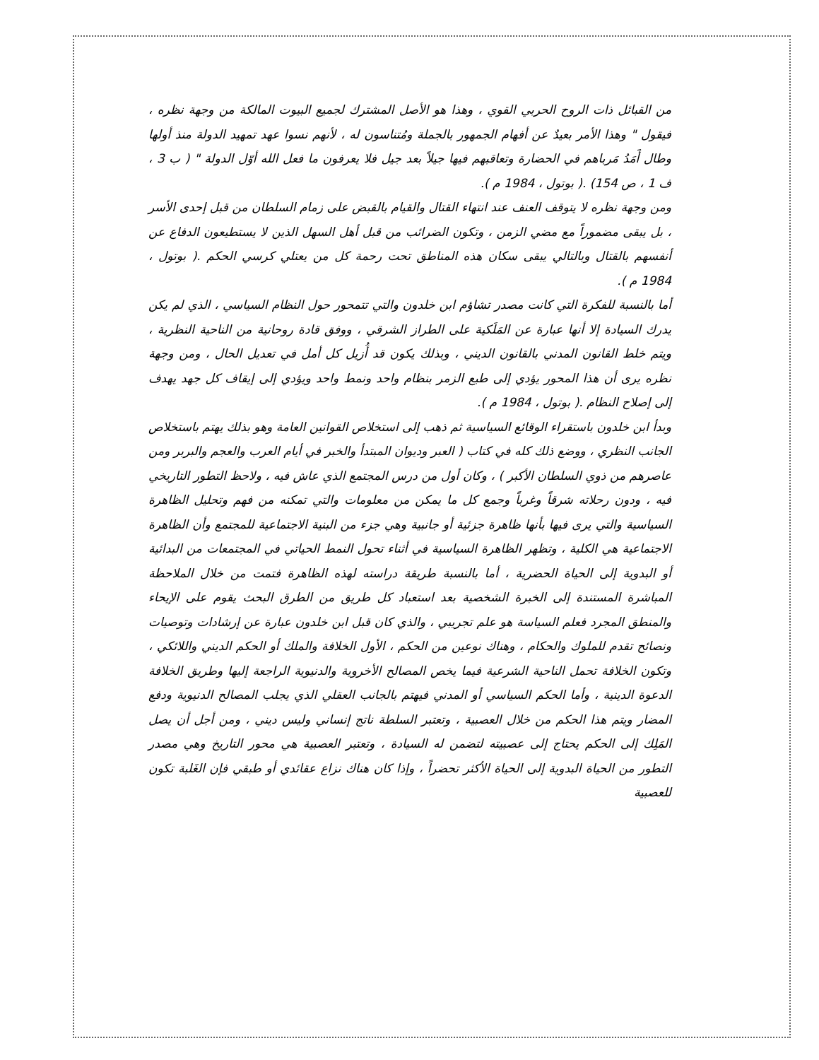من القبائل ذات الروح الحربي القوي ، وهذا هو الأصل المشترك لجميع البيوت المالكة من وجهة نظره ، فيقول " وهذا الأمر بعيدٌ عن أفهام الجمهور بالجملة ومُتناسون له ، لأنهم نسوا عهد تمهيد الدولة منذ أولها وطال أَمَدُ مَرباهم في الحضارة وتعاقبهم فيها جيلاً بعد جيل فلا يعرفون ما فعل الله أوّل الدولة " ( ب 3 ، ف 1 ، ص 154) .( بوتول ، 1984 م ).
ومن وجهة نظره لا يتوقف العنف عند انتهاء القتال والقيام بالقبض على زمام السلطان من قبل إحدى الأسر ، بل يبقى مضموراً مع مضي الزمن ، وتكون الضرائب من قبل أهل السهل الذين لا يستطيعون الدفاع عن أنفسهم بالقتال وبالتالي يبقى سكان هذه المناطق تحت رحمة كل من يعتلي كرسي الحكم .( بوتول ، 1984 م ).
أما بالنسبة للفكرة التي كانت مصدر تشاؤم ابن خلدون والتي تتمحور حول النظام السياسي ، الذي لم يكن يدرك السيادة إلا أنها عبارة عن المَلَكية على الطراز الشرقي ، ووفق قادة روحانية من الناحية النظرية ، ويتم خلط القانون المدني بالقانون الديني ، وبذلك يكون قد أُزيل كل أمل في تعديل الحال ، ومن وجهة نظره يرى أن هذا المحور يؤدي إلى طبع الزمر بنظام واحد ونمط واحد ويؤدي إلى إيقاف كل جهد يهدف إلى إصلاح النظام .( بوتول ، 1984 م ).
وبدأ ابن خلدون باستقراء الوقائع السياسية ثم ذهب إلى استخلاص القوانين العامة وهو بذلك يهتم باستخلاص الجانب النظري ، ووضع ذلك كله في كتاب ( العبر وديوان المبتدأ والخبر في أيام العرب والعجم والبربر ومن عاصرهم من ذوي السلطان الأكبر ) ، وكان أول من درس المجتمع الذي عاش فيه ، ولاحظ التطور التاريخي فيه ، ودون رحلاته شرقاً وغرباً وجمع كل ما يمكن من معلومات والتي تمكنه من فهم وتحليل الظاهرة السياسية والتي يرى فيها بأنها ظاهرة جزئية أو جانبية وهي جزء من البنية الاجتماعية للمجتمع وأن الظاهرة الاجتماعية هي الكلية ، وتظهر الظاهرة السياسية في أثناء تحول النمط الحياتي في المجتمعات من البدائية أو البدوية إلى الحياة الحضرية ، أما بالنسبة طريقة دراسته لهذه الظاهرة فتمت من خلال الملاحظة المباشرة المستندة إلى الخبرة الشخصية بعد استعباد كل طريق من الطرق البحث يقوم على الإيحاء والمنطق المجرد فعلم السياسة هو علم تجريبي ، والذي كان قبل ابن خلدون عبارة عن إرشادات وتوصيات ونصائح تقدم للملوك والحكام ، وهناك نوعين من الحكم ، الأول الخلافة والملك أو الحكم الديني واللائكي ، وتكون الخلافة تحمل الناحية الشرعية فيما يخص المصالح الأخروية والدنيوية الراجعة إليها وطريق الخلافة الدعوة الدينية ، وأما الحكم السياسي أو المدني فيهتم بالجانب العقلي الذي يجلب المصالح الدنيوية ودفع المضار ويتم هذا الحكم من خلال العصبية ، وتعتبر السلطة ناتج إنساني وليس ديني ، ومن أجل أن يصل المَلِك إلى الحكم يحتاج إلى عصبيته لتضمن له السيادة ، وتعتبر العصبية هي محور التاريخ وهي مصدر التطور من الحياة البدوية إلى الحياة الأكثر تحضراً ، وإذا كان هناك نزاع عقائدي أو طبقي فإن الغَلبة تكون للعصبية